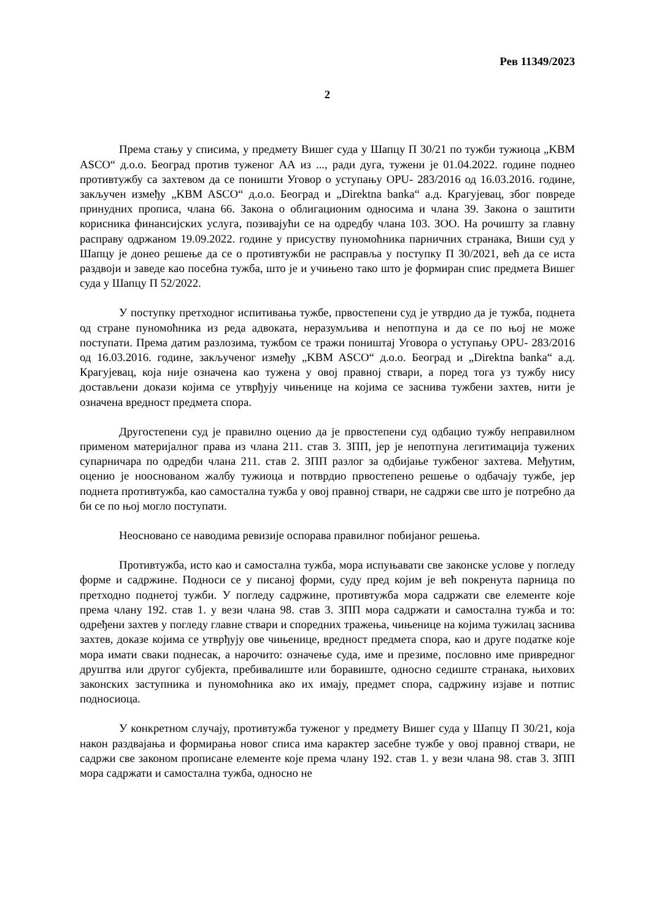Рев 11349/2023
2
Према стању у списима, у предмету Вишег суда у Шапцу П 30/21 по тужби тужиоца „KBM ASCO“ д.о.о. Београд против туженог АА из ..., ради дуга, тужени је 01.04.2022. године поднео противтужбу са захтевом да се поништи Уговор о уступању OPU- 283/2016 од 16.03.2016. године, закључен између „KBM ASCO“ д.о.о. Београд и „Direktna banka“ а.д. Крагујевац, због повреде принудних прописа, члана 66. Закона о облигационим односима и члана 39. Закона о заштити корисника финансијских услуга, позивајући се на одредбу члана 103. ЗОО. На рочишту за главну расправу одржаном 19.09.2022. године у присуству пуномоћника парничних странака, Виши суд у Шапцу је донео решење да се о противтужби не расправља у поступку П 30/2021, већ да се иста раздвоји и заведе као посебна тужба, што је и учињено тако што је формиран спис предмета Вишег суда у Шапцу П 52/2022.
У поступку претходног испитивања тужбе, првостепени суд је утврдио да је тужба, поднета од стране пуномоћника из реда адвоката, неразумљива и непотпуна и да се по њој не може поступати. Према датим разлозима, тужбом се тражи поништај Уговора о уступању OPU- 283/2016 од 16.03.2016. године, закљученог између „KBM ASCO“ д.о.о. Београд и „Direktna banka“ а.д. Крагујевац, која није означена као тужена у овој правној ствари, а поред тога уз тужбу нису достављени докази којима се утврђују чињенице на којима се заснива тужбени захтев, нити је означена вредност предмета спора.
Другостепени суд је правилно оценио да је првостепени суд одбацио тужбу неправилном применом материјалног права из члана 211. став 3. ЗПП, јер је непотпуна легитимација тужених супарничара по одредби члана 211. став 2. ЗПП разлог за одбијање тужбеног захтева. Међутим, оценио је ноосновaном жалбу тужиоца и потврдио првостепено решење о одбачају тужбе, јер поднета противтужба, као самостална тужба у овој правној ствари, не садржи све што је потребно да би се по њој могло поступати.
Неосновано се наводима ревизије оспорава правилног побијаног решења.
Противтужба, исто као и самостална тужба, мора испуњавати све законске услове у погледу форме и садржине. Подноси се у писаној форми, суду пред којим је већ покренута парница по претходно поднетој тужби. У погледу садржине, противтужба мора садржати све елементе које према члану 192. став 1. у вези члана 98. став 3. ЗПП мора садржати и самостална тужба и то: одређени захтев у погледу главне ствари и споредних тражења, чињенице на којима тужилац заснива захтев, доказе којима се утврђују ове чињенице, вредност предмета спора, као и друге податке које мора имати сваки поднесак, а нарочито: означење суда, име и презиме, пословно име привредног друштва или другог субјекта, пребивалиште или боравиште, односно седиште странака, њихових законских заступника и пуномоћника ако их имају, предмет спора, садржину изјаве и потпис подносиоца.
У конкретном случају, противтужба туженог у предмету Вишег суда у Шапцу П 30/21, која након раздвајања и формирања новог списа има карактер засебне тужбе у овој правној ствари, не садржи све законом прописане елементе које према члану 192. став 1. у вези члана 98. став 3. ЗПП мора садржати и самостална тужба, односно не